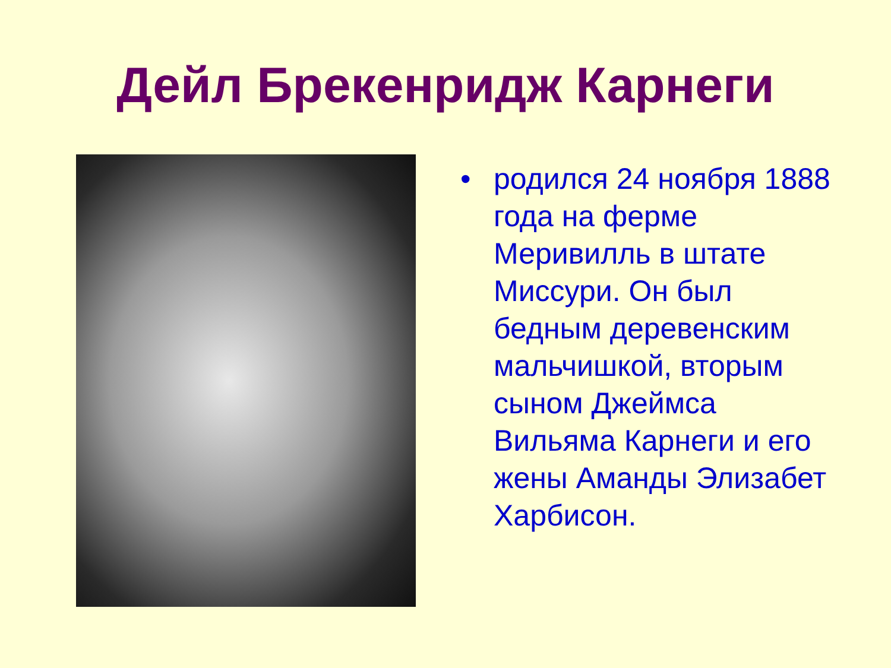Дейл Брекенридж Карнеги
• родился 24 ноября 1888 года на ферме Меривилль в штате Миссури. Он был бедным деревенским мальчишкой, вторым сыном Джеймса Вильяма Карнеги и его жены Аманды Элизабет Харбисон.